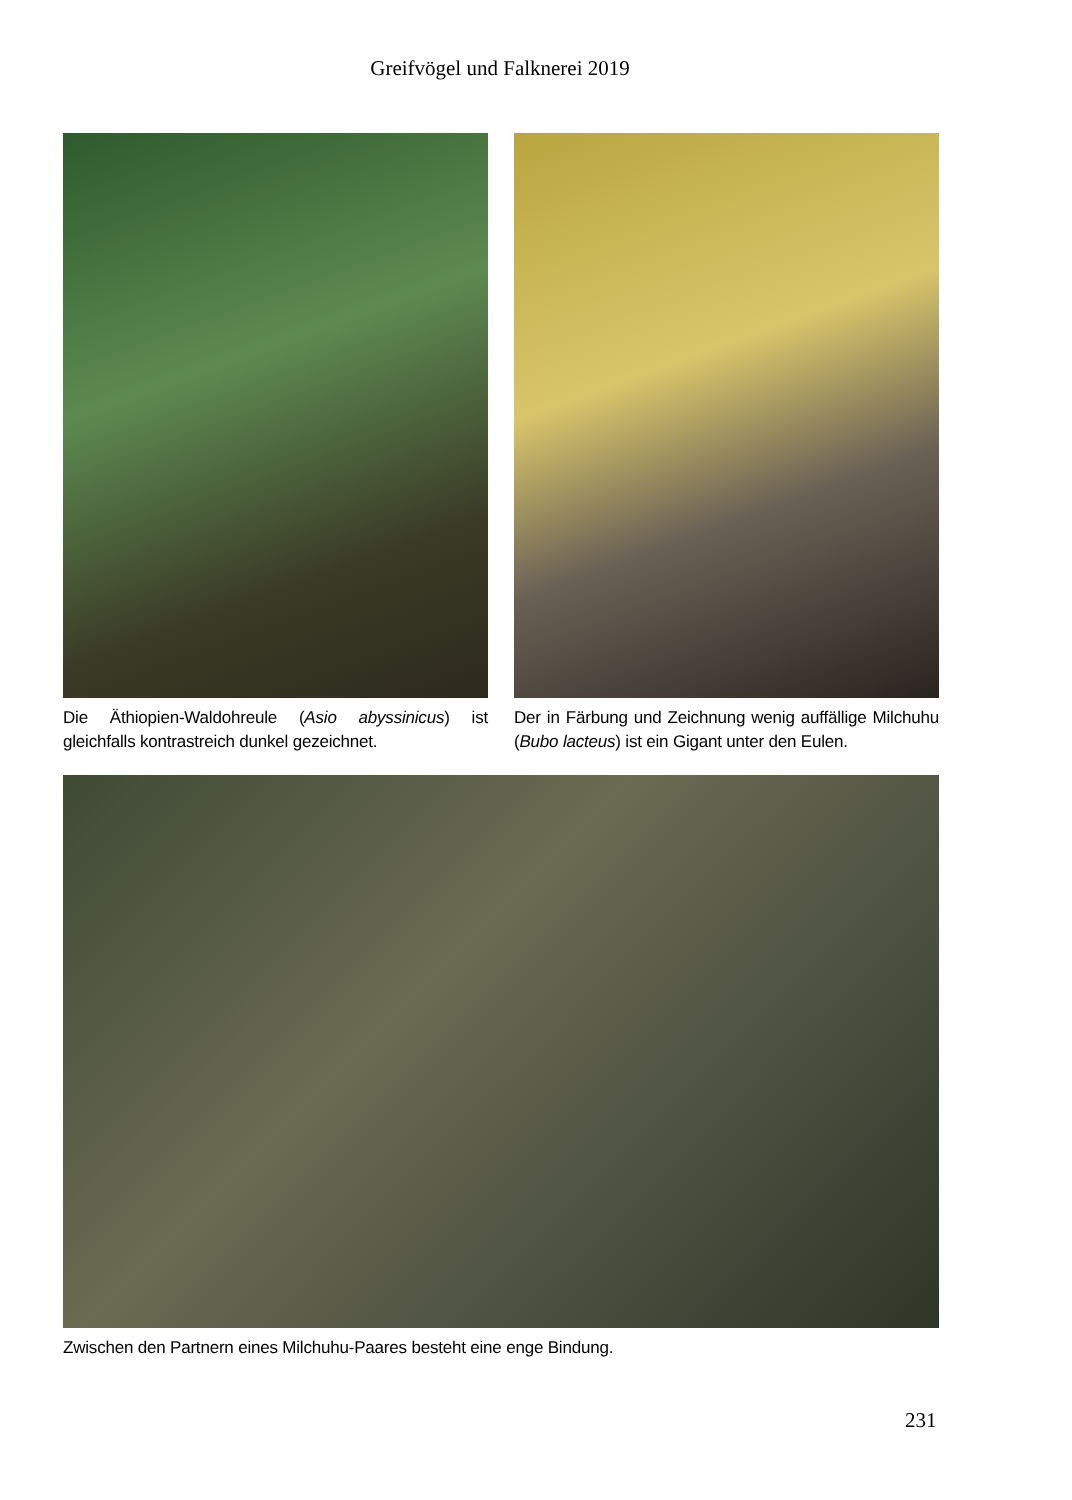Greifvögel und Falknerei 2019
Die Äthiopien-Waldohreule (Asio abyssinicus) ist gleichfalls kontrastreich dunkel gezeichnet.
Der in Färbung und Zeichnung wenig auffällige Milchuhu (Bubo lacteus) ist ein Gigant unter den Eulen.
Zwischen den Partnern eines Milchuhu-Paares besteht eine enge Bindung.
231